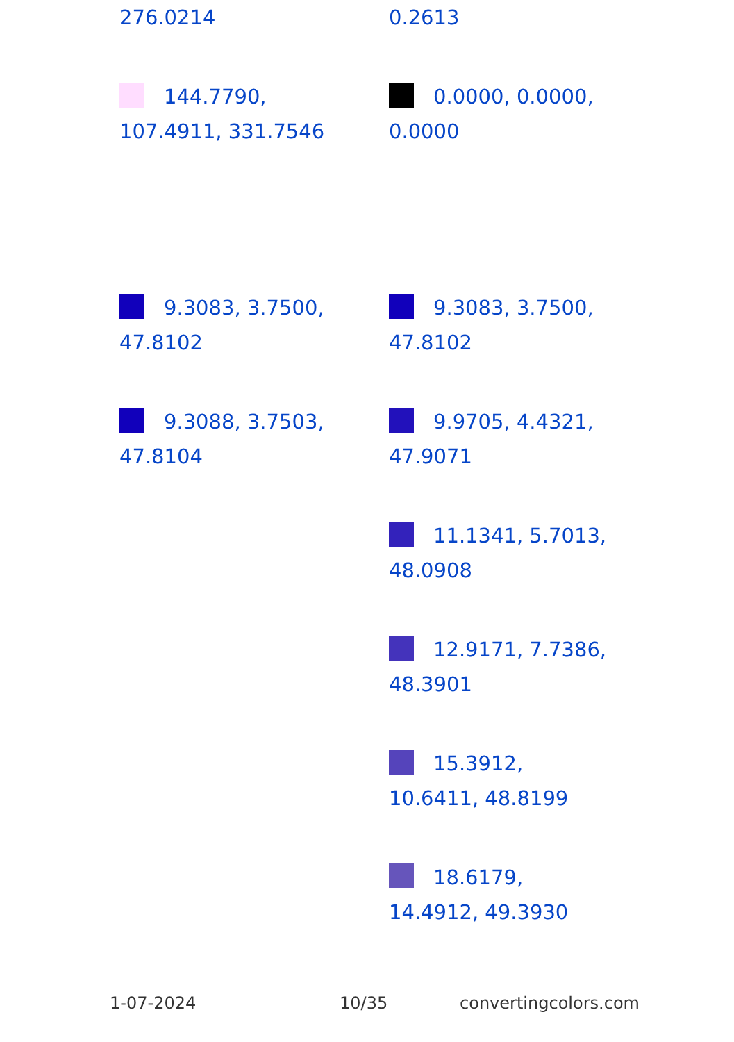276.0214 0.2613
144.7790, 107.4911, 331.7546
0.0000, 0.0000, 0.0000
9.3083, 3.7500, 47.8102
9.3083, 3.7500, 47.8102
9.3088, 3.7503, 47.8104
9.9705, 4.4321, 47.9071
11.1341, 5.7013, 48.0908
12.9171, 7.7386, 48.3901
15.3912, 10.6411, 48.8199
18.6179, 14.4912, 49.3930
1-07-2024 10/35 convertingcolors.com